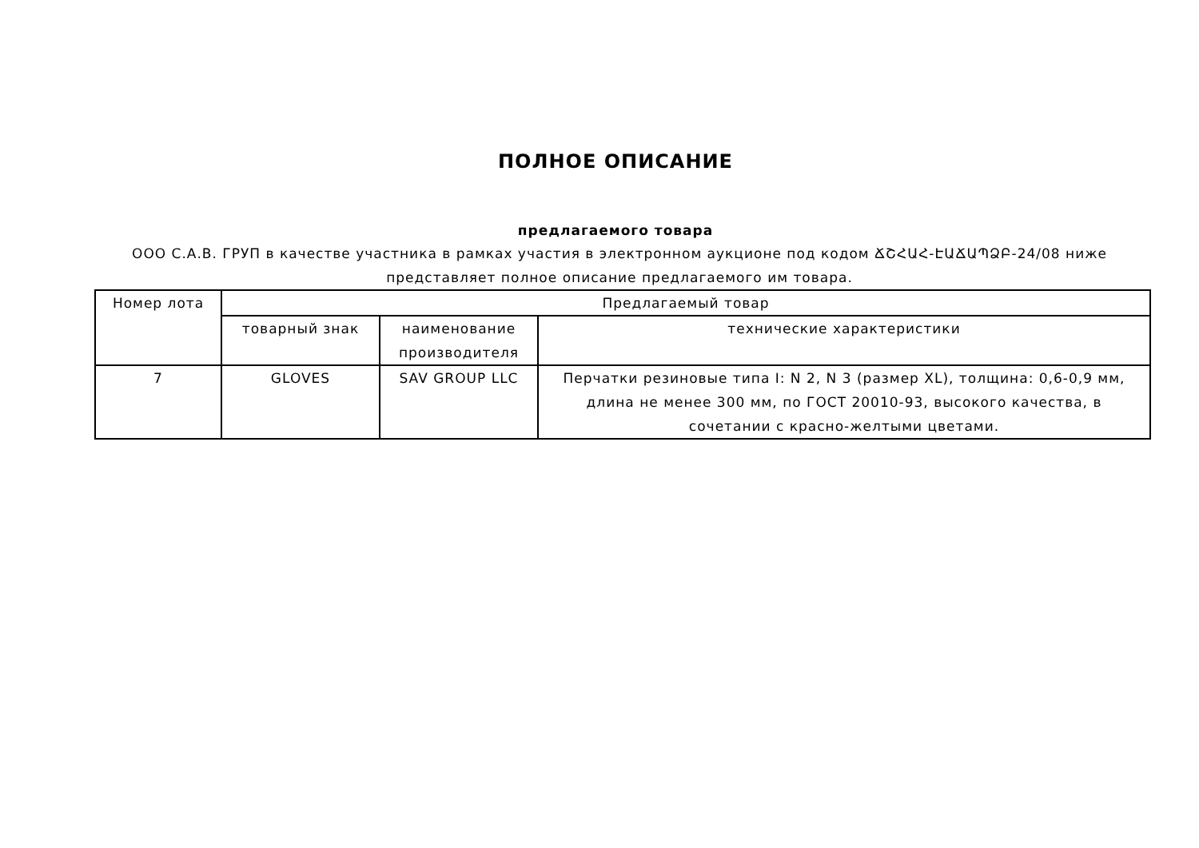ПОЛНОЕ ОПИСАНИЕ
предлагаемого товара
ООО С.А.В. ГРУП в качестве участника в рамках участия в электронном аукционе под кодом ՃՇՀԱՀ-ԷԱՃԱՊՁԲ-24/08 ниже представляет полное описание предлагаемого им товара.
| Номер лота | Предлагаемый товар | | |
| --- | --- | --- | --- |
| | товарный знак | наименование производителя | технические характеристики |
| 7 | GLOVES | SAV GROUP LLC | Перчатки резиновые типа I: N 2, N 3 (размер XL), толщина: 0,6-0,9 мм, длина не менее 300 мм, по ГОСТ 20010-93, высокого качества, в сочетании с красно-желтыми цветами. |